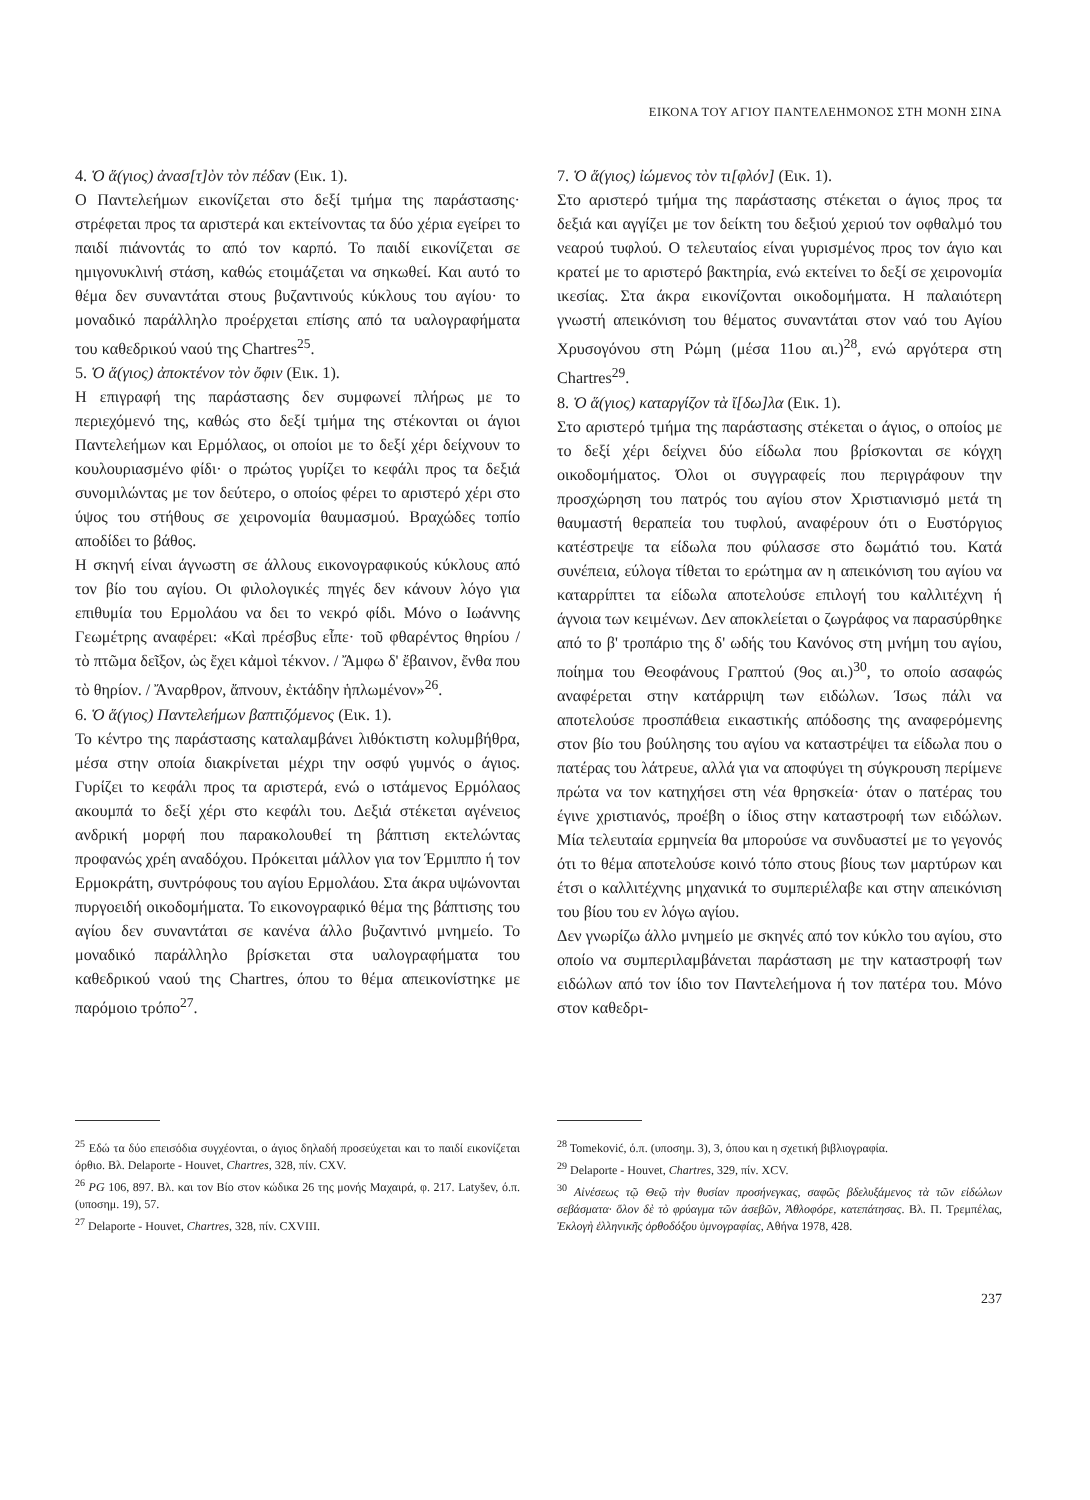ΕΙΚΟΝΑ ΤΟΥ ΑΓΙΟΥ ΠΑΝΤΕΛΕΗΜΟΝΟΣ ΣΤΗ ΜΟΝΗ ΣΙΝΑ
4. Ὁ ἅ(γιος) ἀνασ[τ]ὸν τὸν πέδαν (Εικ. 1).
Ο Παντελεήμων εικονίζεται στο δεξί τμήμα της παράστασης· στρέφεται προς τα αριστερά και εκτείνοντας τα δύο χέρια εγείρει το παιδί πιάνοντάς το από τον καρπό. Το παιδί εικονίζεται σε ημιγονυκλινή στάση, καθώς ετοιμάζεται να σηκωθεί. Και αυτό το θέμα δεν συναντάται στους βυζαντινούς κύκλους του αγίου· το μοναδικό παράλληλο προέρχεται επίσης από τα υαλογραφήματα του καθεδρικού ναού της Chartres<sup>25</sup>.
5. Ὁ ἅ(γιος) ἀποκτένον τὸν ὄφιν (Εικ. 1).
Η επιγραφή της παράστασης δεν συμφωνεί πλήρως με το περιεχόμενό της, καθώς στο δεξί τμήμα της στέκονται οι άγιοι Παντελεήμων και Ερμόλαος, οι οποίοι με το δεξί χέρι δείχνουν το κουλουριασμένο φίδι· ο πρώτος γυρίζει το κεφάλι προς τα δεξιά συνομιλώντας με τον δεύτερο, ο οποίος φέρει το αριστερό χέρι στο ύψος του στήθους σε χειρονομία θαυμασμού. Βραχώδες τοπίο αποδίδει το βάθος.
Η σκηνή είναι άγνωστη σε άλλους εικονογραφικούς κύκλους από τον βίο του αγίου. Οι φιλολογικές πηγές δεν κάνουν λόγο για επιθυμία του Ερμολάου να δει το νεκρό φίδι. Μόνο ο Ιωάννης Γεωμέτρης αναφέρει: «Καὶ πρέσβυς εἶπε· τοῦ φθαρέντος θηρίου / τὸ πτῶμα δεῖξον, ὡς ἔχει κἀμοὶ τέκνον. / Ἄμφω δ' ἔβαινον, ἔνθα που τὸ θηρίον. / Ἄναρθρον, ἄπνουν, ἐκτάδην ἡπλωμένον»<sup>26</sup>.
6. Ὁ ἅ(γιος) Παντελεήμων βαπτιζόμενος (Εικ. 1).
Το κέντρο της παράστασης καταλαμβάνει λιθόκτιστη κολυμβήθρα, μέσα στην οποία διακρίνεται μέχρι την οσφύ γυμνός ο άγιος. Γυρίζει το κεφάλι προς τα αριστερά, ενώ ο ιστάμενος Ερμόλαος ακουμπά το δεξί χέρι στο κεφάλι του. Δεξιά στέκεται αγένειος ανδρική μορφή που παρακολουθεί τη βάπτιση εκτελώντας προφανώς χρέη αναδόχου. Πρόκειται μάλλον για τον Έρμιππο ή τον Ερμοκράτη, συντρόφους του αγίου Ερμολάου. Στα άκρα υψώνονται πυργοειδή οικοδομήματα. Το εικονογραφικό θέμα της βάπτισης του αγίου δεν συναντάται σε κανένα άλλο βυζαντινό μνημείο. Το μοναδικό παράλληλο βρίσκεται στα υαλογραφήματα του καθεδρικού ναού της Chartres, όπου το θέμα απεικονίστηκε με παρόμοιο τρόπο<sup>27</sup>.
7. Ὁ ἅ(γιος) ἰώμενος τὸν τι[φλόν] (Εικ. 1).
Στο αριστερό τμήμα της παράστασης στέκεται ο άγιος προς τα δεξιά και αγγίζει με τον δείκτη του δεξιού χεριού τον οφθαλμό του νεαρού τυφλού. Ο τελευταίος είναι γυρισμένος προς τον άγιο και κρατεί με το αριστερό βακτηρία, ενώ εκτείνει το δεξί σε χειρονομία ικεσίας. Στα άκρα εικονίζονται οικοδομήματα. Η παλαιότερη γνωστή απεικόνιση του θέματος συναντάται στον ναό του Αγίου Χρυσογόνου στη Ρώμη (μέσα 11ου αι.)<sup>28</sup>, ενώ αργότερα στη Chartres<sup>29</sup>.
8. Ὁ ἅ(γιος) καταργίζον τὰ ἴ[δω]λα (Εικ. 1).
Στο αριστερό τμήμα της παράστασης στέκεται ο άγιος, ο οποίος με το δεξί χέρι δείχνει δύο είδωλα που βρίσκονται σε κόγχη οικοδομήματος. Όλοι οι συγγραφείς που περιγράφουν την προσχώρηση του πατρός του αγίου στον Χριστιανισμό μετά τη θαυμαστή θεραπεία του τυφλού, αναφέρουν ότι ο Ευστόργιος κατέστρεψε τα είδωλα που φύλασσε στο δωμάτιό του. Κατά συνέπεια, εύλογα τίθεται το ερώτημα αν η απεικόνιση του αγίου να καταρρίπτει τα είδωλα αποτελούσε επιλογή του καλλιτέχνη ή άγνοια των κειμένων. Δεν αποκλείεται ο ζωγράφος να παρασύρθηκε από το β' τροπάριο της δ' ωδής του Κανόνος στη μνήμη του αγίου, ποίημα του Θεοφάνους Γραπτού (9ος αι.)<sup>30</sup>, το οποίο ασαφώς αναφέρεται στην κατάρριψη των ειδώλων. Ίσως πάλι να αποτελούσε προσπάθεια εικαστικής απόδοσης της αναφερόμενης στον βίο του βούλησης του αγίου να καταστρέψει τα είδωλα που ο πατέρας του λάτρευε, αλλά για να αποφύγει τη σύγκρουση περίμενε πρώτα να τον κατηχήσει στη νέα θρησκεία· όταν ο πατέρας του έγινε χριστιανός, προέβη ο ίδιος στην καταστροφή των ειδώλων. Μία τελευταία ερμηνεία θα μπορούσε να συνδυαστεί με το γεγονός ότι το θέμα αποτελούσε κοινό τόπο στους βίους των μαρτύρων και έτσι ο καλλιτέχνης μηχανικά το συμπεριέλαβε και στην απεικόνιση του βίου του εν λόγω αγίου.
Δεν γνωρίζω άλλο μνημείο με σκηνές από τον κύκλο του αγίου, στο οποίο να συμπεριλαμβάνεται παράσταση με την καταστροφή των ειδώλων από τον ίδιο τον Παντελεήμονα ή τον πατέρα του. Μόνο στον καθεδρι-
<sup>25</sup> Εδώ τα δύο επεισόδια συγχέονται, ο άγιος δηλαδή προσεύχεται και το παιδί εικονίζεται όρθιο. Βλ. Delaporte - Houvet, Chartres, 328, πίν. CXV.
<sup>26</sup> PG 106, 897. Βλ. και τον Βίο στον κώδικα 26 της μονής Μαχαιρά, φ. 217. Latyšev, ό.π. (υποσημ. 19), 57.
<sup>27</sup> Delaporte - Houvet, Chartres, 328, πίν. CXVIII.
<sup>28</sup> Tomeković, ό.π. (υποσημ. 3), 3, όπου και η σχετική βιβλιογραφία.
<sup>29</sup> Delaporte - Houvet, Chartres, 329, πίν. XCV.
<sup>30</sup> Αἰνέσεως τῷ Θεῷ τὴν θυσίαν προσήνεγκας, σαφῶς βδελυξάμενος τὰ τῶν εἰδώλων σεβάσματα· ὅλον δὲ τὸ φρύαγμα τῶν ἀσεβῶν, Ἀθλοφόρε, κατεπάτησας. Βλ. Π. Τρεμπέλας, Ἐκλογὴ ἑλληνικῆς ὀρθοδόξου ὑμνογραφίας, Αθήνα 1978, 428.
237